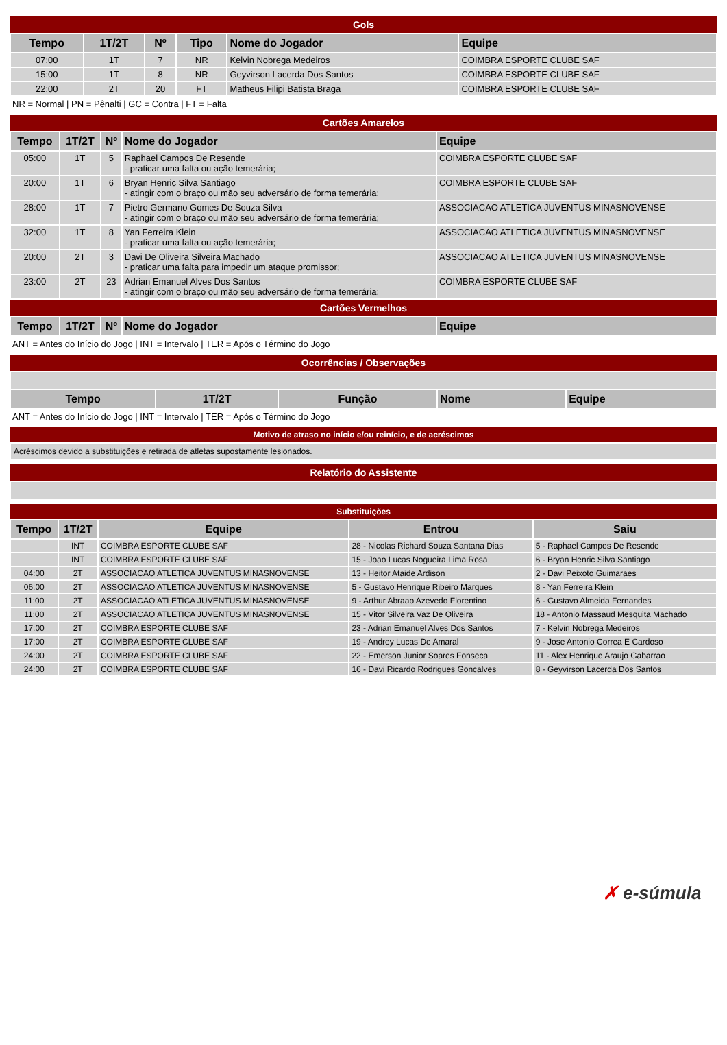| Gols | | | | | |
| Tempo | 1T/2T | Nº | Tipo | Nome do Jogador | Equipe |
| 07:00 | 1T | 7 | NR | Kelvin Nobrega Medeiros | COIMBRA ESPORTE CLUBE SAF |
| 15:00 | 1T | 8 | NR | Geyvirson Lacerda Dos Santos | COIMBRA ESPORTE CLUBE SAF |
| 22:00 | 2T | 20 | FT | Matheus Filipi Batista Braga | COIMBRA ESPORTE CLUBE SAF |
NR = Normal | PN = Pênalti | GC = Contra | FT = Falta
| Cartões Amarelos | | | | |
| Tempo | 1T/2T | Nº | Nome do Jogador | Equipe |
| 05:00 | 1T | 5 | Raphael Campos De Resende - praticar uma falta ou ação temerária; | COIMBRA ESPORTE CLUBE SAF |
| 20:00 | 1T | 6 | Bryan Henric Silva Santiago - atingir com o braço ou mão seu adversário de forma temerária; | COIMBRA ESPORTE CLUBE SAF |
| 28:00 | 1T | 7 | Pietro Germano Gomes De Souza Silva - atingir com o braço ou mão seu adversário de forma temerária; | ASSOCIACAO ATLETICA JUVENTUS MINASNOVENSE |
| 32:00 | 1T | 8 | Yan Ferreira Klein - praticar uma falta ou ação temerária; | ASSOCIACAO ATLETICA JUVENTUS MINASNOVENSE |
| 20:00 | 2T | 3 | Davi De Oliveira Silveira Machado - praticar uma falta para impedir um ataque promissor; | ASSOCIACAO ATLETICA JUVENTUS MINASNOVENSE |
| 23:00 | 2T | 23 | Adrian Emanuel Alves Dos Santos - atingir com o braço ou mão seu adversário de forma temerária; | COIMBRA ESPORTE CLUBE SAF |
| Cartões Vermelhos | | | | |
| Tempo | 1T/2T | Nº | Nome do Jogador | Equipe |
ANT = Antes do Início do Jogo | INT = Intervalo | TER = Após o Término do Jogo
| Ocorrências / Observações | | | | |
| Tempo | 1T/2T | Função | Nome | Equipe |
ANT = Antes do Início do Jogo | INT = Intervalo | TER = Após o Término do Jogo
| Motivo de atraso no início e/ou reinício, e de acréscimos |
| Acréscimos devido a substituições e retirada de atletas supostamente lesionados. |
| Relatório do Assistente |
| Substituições | | | | |
| Tempo | 1T/2T | Equipe | Entrou | Saiu |
| | INT | COIMBRA ESPORTE CLUBE SAF | 28 - Nicolas Richard Souza Santana Dias | 5 - Raphael Campos De Resende |
| | INT | COIMBRA ESPORTE CLUBE SAF | 15 - Joao Lucas Nogueira Lima Rosa | 6 - Bryan Henric Silva Santiago |
| 04:00 | 2T | ASSOCIACAO ATLETICA JUVENTUS MINASNOVENSE | 13 - Heitor Ataide Ardison | 2 - Davi Peixoto Guimaraes |
| 06:00 | 2T | ASSOCIACAO ATLETICA JUVENTUS MINASNOVENSE | 5 - Gustavo Henrique Ribeiro Marques | 8 - Yan Ferreira Klein |
| 11:00 | 2T | ASSOCIACAO ATLETICA JUVENTUS MINASNOVENSE | 9 - Arthur Abraao Azevedo Florentino | 6 - Gustavo Almeida Fernandes |
| 11:00 | 2T | ASSOCIACAO ATLETICA JUVENTUS MINASNOVENSE | 15 - Vitor Silveira Vaz De Oliveira | 18 - Antonio Massaud Mesquita Machado |
| 17:00 | 2T | COIMBRA ESPORTE CLUBE SAF | 23 - Adrian Emanuel Alves Dos Santos | 7 - Kelvin Nobrega Medeiros |
| 17:00 | 2T | COIMBRA ESPORTE CLUBE SAF | 19 - Andrey Lucas De Amaral | 9 - Jose Antonio Correa E Cardoso |
| 24:00 | 2T | COIMBRA ESPORTE CLUBE SAF | 22 - Emerson Junior Soares Fonseca | 11 - Alex Henrique Araujo Gabarrao |
| 24:00 | 2T | COIMBRA ESPORTE CLUBE SAF | 16 - Davi Ricardo Rodrigues Goncalves | 8 - Geyvirson Lacerda Dos Santos |
✗ e-súmula